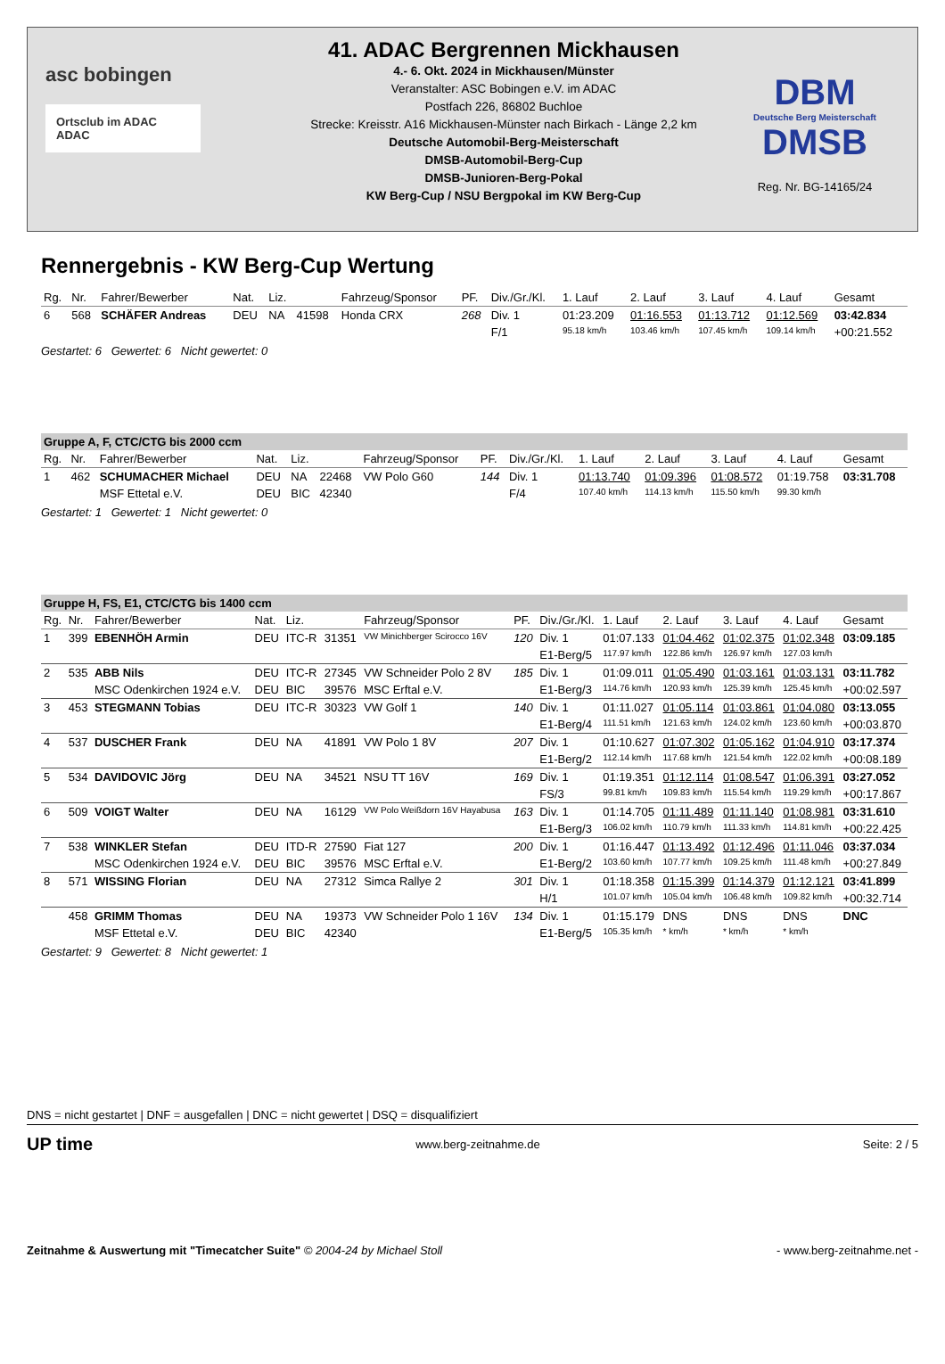asc bobingen
Ortsclub im ADAC ADAC
41. ADAC Bergrennen Mickhausen
4.- 6. Okt. 2024 in Mickhausen/Münster
Veranstalter: ASC Bobingen e.V. im ADAC
Postfach 226, 86802 Buchloe
Strecke: Kreisstr. A16 Mickhausen-Münster nach Birkach - Länge 2,2 km
Deutsche Automobil-Berg-Meisterschaft
DMSB-Automobil-Berg-Cup
DMSB-Junioren-Berg-Pokal
KW Berg-Cup / NSU Bergpokal im KW Berg-Cup
DBM
Deutsche Berg Meisterschaft
DMSB
Reg. Nr. BG-14165/24
Rennergebnis - KW Berg-Cup Wertung
| Rg. | Nr. | Fahrer/Bewerber | Nat. | Liz. | | Fahrzeug/Sponsor | PF. | Div./Gr./Kl. | 1. Lauf | 2. Lauf | 3. Lauf | 4. Lauf | Gesamt |
| --- | --- | --- | --- | --- | --- | --- | --- | --- | --- | --- | --- | --- | --- |
| 6 | 568 | SCHÄFER Andreas | DEU | NA | 41598 | Honda CRX | 268 | Div. 1 | 01:23.209 | 01:16.553 | 01:13.712 | 01:12.569 | 03:42.834 |
| | | | | | | | | F/1 | 95.18 km/h | 103.46 km/h | 107.45 km/h | 109.14 km/h | +00:21.552 |
Gestartet: 6 Gewertet: 6 Nicht gewertet: 0
| Gruppe A, F, CTC/CTG bis 2000 ccm | | | | | | | | | | | | | |
| Rg. | Nr. | Fahrer/Bewerber | Nat. | Liz. | | Fahrzeug/Sponsor | PF. | Div./Gr./Kl. | 1. Lauf | 2. Lauf | 3. Lauf | 4. Lauf | Gesamt |
| 1 | 462 | SCHUMACHER Michael | DEU | NA | 22468 | VW Polo G60 | 144 | Div. 1 | 01:13.740 | 01:09.396 | 01:08.572 | 01:19.758 | 03:31.708 |
| | | MSF Ettetal e.V. | DEU | BIC | 42340 | | | F/4 | 107.40 km/h | 114.13 km/h | 115.50 km/h | 99.30 km/h | |
Gestartet: 1 Gewertet: 1 Nicht gewertet: 0
| Gruppe H, FS, E1, CTC/CTG bis 1400 ccm | | | | | | | | | | | | | |
| Rg. | Nr. | Fahrer/Bewerber | Nat. | Liz. | | Fahrzeug/Sponsor | PF. | Div./Gr./Kl. | 1. Lauf | 2. Lauf | 3. Lauf | 4. Lauf | Gesamt |
| 1 | 399 | EBENHÖH Armin | DEU | ITC-R | 31351 | VW Minichberger Scirocco 16V | 120 | Div. 1 | 01:07.133 | 01:04.462 | 01:02.375 | 01:02.348 | 03:09.185 |
| | | | | | | | | E1-Berg/5 | 117.97 km/h | 122.86 km/h | 126.97 km/h | 127.03 km/h | |
| 2 | 535 | ABB Nils | DEU | ITC-R | 27345 | VW Schneider Polo 2 8V | 185 | Div. 1 | 01:09.011 | 01:05.490 | 01:03.161 | 01:03.131 | 03:11.782 |
| | | MSC Odenkirchen 1924 e.V. | DEU | BIC | 39576 | MSC Erftal e.V. | | E1-Berg/3 | 114.76 km/h | 120.93 km/h | 125.39 km/h | 125.45 km/h | +00:02.597 |
| 3 | 453 | STEGMANN Tobias | DEU | ITC-R | 30323 | VW Golf 1 | 140 | Div. 1 | 01:11.027 | 01:05.114 | 01:03.861 | 01:04.080 | 03:13.055 |
| | | | | | | | | E1-Berg/4 | 111.51 km/h | 121.63 km/h | 124.02 km/h | 123.60 km/h | +00:03.870 |
| 4 | 537 | DUSCHER Frank | DEU | NA | 41891 | VW Polo 1 8V | 207 | Div. 1 | 01:10.627 | 01:07.302 | 01:05.162 | 01:04.910 | 03:17.374 |
| | | | | | | | | E1-Berg/2 | 112.14 km/h | 117.68 km/h | 121.54 km/h | 122.02 km/h | +00:08.189 |
| 5 | 534 | DAVIDOVIC Jörg | DEU | NA | 34521 | NSU TT 16V | 169 | Div. 1 | 01:19.351 | 01:12.114 | 01:08.547 | 01:06.391 | 03:27.052 |
| | | | | | | | | FS/3 | 99.81 km/h | 109.83 km/h | 115.54 km/h | 119.29 km/h | +00:17.867 |
| 6 | 509 | VOIGT Walter | DEU | NA | 16129 | VW Polo Weißdorn 16V Hayabusa | 163 | Div. 1 | 01:14.705 | 01:11.489 | 01:11.140 | 01:08.981 | 03:31.610 |
| | | | | | | | | E1-Berg/3 | 106.02 km/h | 110.79 km/h | 111.33 km/h | 114.81 km/h | +00:22.425 |
| 7 | 538 | WINKLER Stefan | DEU | ITD-R | 27590 | Fiat 127 | 200 | Div. 1 | 01:16.447 | 01:13.492 | 01:12.496 | 01:11.046 | 03:37.034 |
| | | MSC Odenkirchen 1924 e.V. | DEU | BIC | 39576 | MSC Erftal e.V. | | E1-Berg/2 | 103.60 km/h | 107.77 km/h | 109.25 km/h | 111.48 km/h | +00:27.849 |
| 8 | 571 | WISSING Florian | DEU | NA | 27312 | Simca Rallye 2 | 301 | Div. 1 | 01:18.358 | 01:15.399 | 01:14.379 | 01:12.121 | 03:41.899 |
| | | | | | | | | H/1 | 101.07 km/h | 105.04 km/h | 106.48 km/h | 109.82 km/h | +00:32.714 |
| | 458 | GRIMM Thomas | DEU | NA | 19373 | VW Schneider Polo 1 16V | 134 | Div. 1 | 01:15.179 | DNS | DNS | DNS | DNC |
| | | MSF Ettetal e.V. | DEU | BIC | 42340 | | | E1-Berg/5 | 105.35 km/h | * km/h | * km/h | * km/h | |
Gestartet: 9 Gewertet: 8 Nicht gewertet: 1
DNS = nicht gestartet | DNF = ausgefallen | DNC = nicht gewertet | DSQ = disqualifiziert
UP time www.berg-zeitnahme.de Seite: 2 / 5
Zeitnahme & Auswertung mit "Timecatcher Suite" © 2004-24 by Michael Stoll - www.berg-zeitnahme.net -